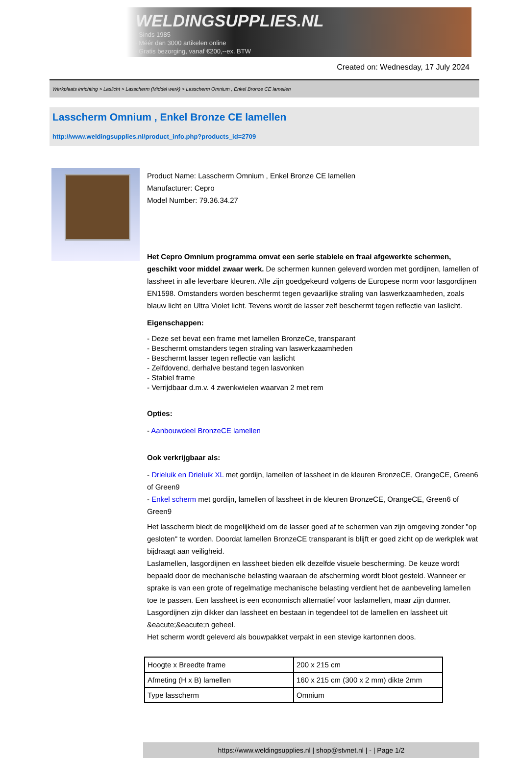WELDINGSUPPLIES.NL
- Sinds 1985
- Méér dan 3000 artikelen online
- Gratis bezorging, vanaf €200,--ex. BTW
Created on: Wednesday, 17 July 2024
Werkplaats inrichting > Laslicht > Lasscherm (Middel werk) > Lasscherm Omnium , Enkel Bronze CE lamellen
Lasscherm Omnium , Enkel Bronze CE lamellen
http://www.weldingsupplies.nl/product_info.php?products_id=2709
Product Name: Lasscherm Omnium , Enkel Bronze CE lamellen
Manufacturer: Cepro
Model Number: 79.36.34.27
Het Cepro Omnium programma omvat een serie stabiele en fraai afgewerkte schermen, geschikt voor middel zwaar werk. De schermen kunnen geleverd worden met gordijnen, lamellen of lassheet in alle leverbare kleuren. Alle zijn goedgekeurd volgens de Europese norm voor lasgordijnen EN1598. Omstanders worden beschermt tegen gevaarlijke straling van laswerkzaamheden, zoals blauw licht en Ultra Violet licht. Tevens wordt de lasser zelf beschermt tegen reflectie van laslicht.
Eigenschappen:
- Deze set bevat een frame met lamellen BronzeCe, transparant
- Beschermt omstanders tegen straling van laswerkzaamheden
- Beschermt lasser tegen reflectie van laslicht
- Zelfdovend, derhalve bestand tegen lasvonken
- Stabiel frame
- Verrijdbaar d.m.v. 4 zwenkwielen waarvan 2 met rem
Opties:
- Aanbouwdeel BronzeCE lamellen
Ook verkrijgbaar als:
- Drieluik en Drieluik XL met gordijn, lamellen of lassheet in de kleuren BronzeCE, OrangeCE, Green6 of Green9
- Enkel scherm met gordijn, lamellen of lassheet in de kleuren BronzeCE, OrangeCE, Green6 of Green9
Het lasscherm biedt de mogelijkheid om de lasser goed af te schermen van zijn omgeving zonder "op gesloten" te worden. Doordat lamellen BronzeCE transparant is blijft er goed zicht op de werkplek wat bijdraagt aan veiligheid.
Laslamellen, lasgordijnen en lassheet bieden elk dezelfde visuele bescherming. De keuze wordt bepaald door de mechanische belasting waaraan de afscherming wordt bloot gesteld. Wanneer er sprake is van een grote of regelmatige mechanische belasting verdient het de aanbeveling lamellen toe te passen. Een lassheet is een economisch alternatief voor laslamellen, maar zijn dunner. Lasgordijnen zijn dikker dan lassheet en bestaan in tegendeel tot de lamellen en lassheet uit &eacute;&eacute;n geheel.
Het scherm wordt geleverd als bouwpakket verpakt in een stevige kartonnen doos.
| Hoogte x Breedte frame | 200 x 215 cm |
| Afmeting (H x B) lamellen | 160 x 215 cm (300 x 2 mm) dikte 2mm |
| Type lasscherm | Omnium |
https://www.weldingsupplies.nl | shop@stvnet.nl | - | Page 1/2